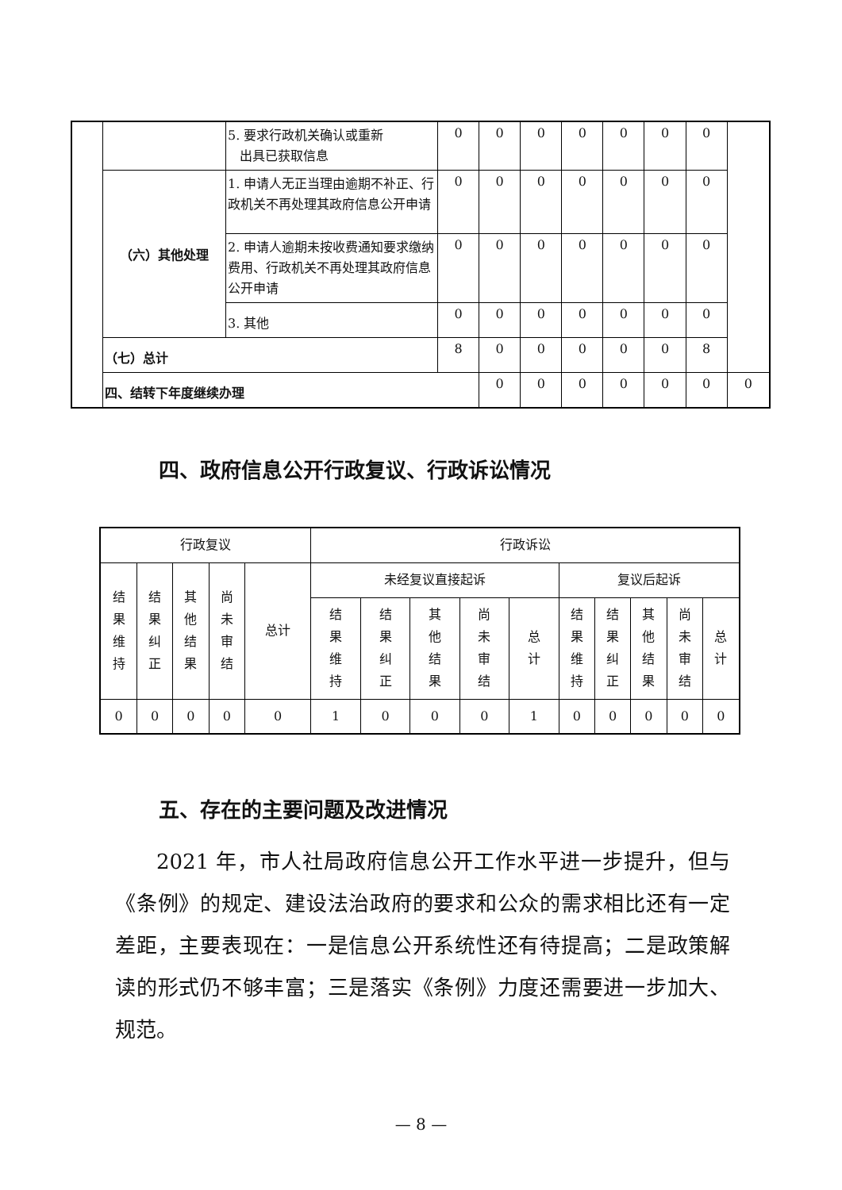| | | 5. 要求行政机关确认或重新 出具已获取信息 | 0 | 0 | 0 | 0 | 0 | 0 | 0 | |
| | （六）其他处理 | 1. 申请人无正当理由逾期不补正、行政机关不再处理其政府信息公开申请 | 0 | 0 | 0 | 0 | 0 | 0 | 0 | |
| | | 2. 申请人逾期未按收费通知要求缴纳费用、行政机关不再处理其政府信息公开申请 | 0 | 0 | 0 | 0 | 0 | 0 | 0 | |
| | | 3. 其他 | 0 | 0 | 0 | 0 | 0 | 0 | 0 | |
| | （七）总计 | | 8 | 0 | 0 | 0 | 0 | 0 | 8 | |
| | 四、结转下年度继续办理 | | | 0 | 0 | 0 | 0 | 0 | 0 | 0 |
四、政府信息公开行政复议、行政诉讼情况
| 行政复议 | | | | | 行政诉讼 | | | | | | | | | |
| --- | --- | --- | --- | --- | --- | --- | --- | --- | --- | --- | --- | --- | --- | --- |
| 结 果 维 持 | 结 果 纠 正 | 其 他 结 果 | 尚 未 审 结 | 总计 | 未经复议直接起诉 | | | | | 复议后起诉 | | | | |
| | | | | | 结 果 维 持 | 结 果 纠 正 | 其 他 结 果 | 尚 未 审 结 | 总 计 | 结 果 维 持 | 结 果 纠 正 | 其 他 结 果 | 尚 未 审 结 | 总 计 |
| 0 | 0 | 0 | 0 | 0 | 1 | 0 | 0 | 0 | 1 | 0 | 0 | 0 | 0 | 0 |
五、存在的主要问题及改进情况
2021 年，市人社局政府信息公开工作水平进一步提升，但与《条例》的规定、建设法治政府的要求和公众的需求相比还有一定差距，主要表现在：一是信息公开系统性还有待提高；二是政策解读的形式仍不够丰富；三是落实《条例》力度还需要进一步加大、规范。
— 8 —